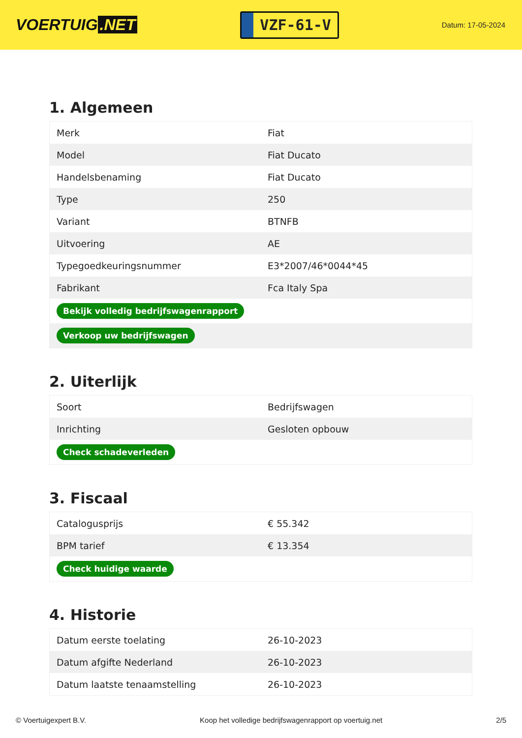VOERTUIG.NET
VZF-61-V
Datum: 17-05-2024
1. Algemeen
| Merk | Fiat |
| Model | Fiat Ducato |
| Handelsbenaming | Fiat Ducato |
| Type | 250 |
| Variant | BTNFB |
| Uitvoering | AE |
| Typegoedkeuringsnummer | E3*2007/46*0044*45 |
| Fabrikant | Fca Italy Spa |
| Bekijk volledig bedrijfswagenrapport | |
| Verkoop uw bedrijfswagen | |
2. Uiterlijk
| Soort | Bedrijfswagen |
| Inrichting | Gesloten opbouw |
| Check schadeverleden | |
3. Fiscaal
| Catalogusprijs | € 55.342 |
| BPM tarief | € 13.354 |
| Check huidige waarde | |
4. Historie
| Datum eerste toelating | 26-10-2023 |
| Datum afgifte Nederland | 26-10-2023 |
| Datum laatste tenaamstelling | 26-10-2023 |
© Voertuigexpert B.V. Koop het volledige bedrijfswagenrapport op voertuig.net 2/5